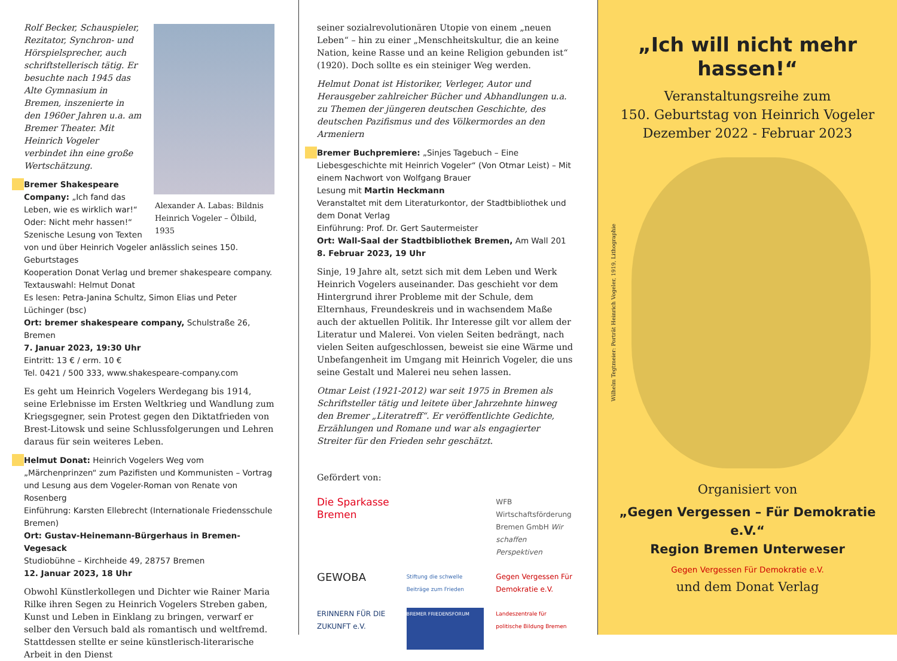Alexander A. Labas: Bildnis Heinrich Vogeler – Ölbild, 1935
Rolf Becker, Schauspieler, Rezitator, Synchron- und Hörspielsprecher, auch schriftstellerisch tätig. Er besuchte nach 1945 das Alte Gymnasium in Bremen, inszenierte in den 1960er Jahren u.a. am Bremer Theater. Mit Heinrich Vogeler verbindet ihn eine große Wertschätzung.
Bremer Shakespeare Company: „Ich fand das Leben, wie es wirklich war!“ Oder: Nicht mehr hassen!“ Szenische Lesung von Texten von und über Heinrich Vogeler anlässlich seines 150. Geburtstages
Kooperation Donat Verlag und bremer shakespeare company. Textauswahl: Helmut Donat
Es lesen: Petra-Janina Schultz, Simon Elias und Peter Lüchinger (bsc)
Ort: bremer shakespeare company, Schulstraße 26, Bremen
7. Januar 2023, 19:30 Uhr
Eintritt: 13 € / erm. 10 €
Tel. 0421 / 500 333, www.shakespeare-company.com
Es geht um Heinrich Vogelers Werdegang bis 1914, seine Erlebnisse im Ersten Weltkrieg und Wandlung zum Kriegsgegner, sein Protest gegen den Diktatfrieden von Brest-Litowsk und seine Schlussfolgerungen und Lehren daraus für sein weiteres Leben.
Helmut Donat: Heinrich Vogelers Weg vom „Märchenprinzen“ zum Pazifisten und Kommunisten – Vortrag und Lesung aus dem Vogeler-Roman von Renate von Rosenberg
Einführung: Karsten Ellebrecht (Internationale Friedensschule Bremen)
Ort: Gustav-Heinemann-Bürgerhaus in Bremen-Vegesack
Studiobühne – Kirchheide 49, 28757 Bremen
12. Januar 2023, 18 Uhr
Obwohl Künstlerkollegen und Dichter wie Rainer Maria Rilke ihren Segen zu Heinrich Vogelers Streben gaben, Kunst und Leben in Einklang zu bringen, verwarf er selber den Versuch bald als romantisch und weltfremd. Stattdessen stellte er seine künstlerisch-literarische Arbeit in den Dienst
seiner sozialrevolutionären Utopie von einem „neuen Leben“ – hin zu einer „Menschheitskultur, die an keine Nation, keine Rasse und an keine Religion gebunden ist“ (1920). Doch sollte es ein steiniger Weg werden.
Helmut Donat ist Historiker, Verleger, Autor und Herausgeber zahlreicher Bücher und Abhandlungen u.a. zu Themen der jüngeren deutschen Geschichte, des deutschen Pazifismus und des Völkermordes an den Armeniern
Bremer Buchpremiere: „Sinjes Tagebuch – Eine Liebesgeschichte mit Heinrich Vogeler“ (Von Otmar Leist) – Mit einem Nachwort von Wolfgang Brauer
Lesung mit Martin Heckmann
Veranstaltet mit dem Literaturkontor, der Stadtbibliothek und dem Donat Verlag
Einführung: Prof. Dr. Gert Sautermeister
Ort: Wall-Saal der Stadtbibliothek Bremen, Am Wall 201
8. Februar 2023, 19 Uhr
Sinje, 19 Jahre alt, setzt sich mit dem Leben und Werk Heinrich Vogelers auseinander. Das geschieht vor dem Hintergrund ihrer Probleme mit der Schule, dem Elternhaus, Freundeskreis und in wachsendem Maße auch der aktuellen Politik. Ihr Interesse gilt vor allem der Literatur und Malerei. Von vielen Seiten bedrängt, nach vielen Seiten aufgeschlossen, beweist sie eine Wärme und Unbefangenheit im Umgang mit Heinrich Vogeler, die uns seine Gestalt und Malerei neu sehen lassen.
Otmar Leist (1921-2012) war seit 1975 in Bremen als Schriftsteller tätig und leitete über Jahrzehnte hinweg den Bremer „Literatreff“. Er veröffentlichte Gedichte, Erzählungen und Romane und war als engagierter Streiter für den Frieden sehr geschätzt.
Gefördert von:
Die Sparkasse Bremen
WFB Wirtschaftsförderung Bremen GmbH Wir schaffen Perspektiven
GEWOBA
Stiftung die schwelle Beiträge zum Frieden
Gegen Vergessen Für Demokratie e.V.
ERINNERN FÜR DIE ZUKUNFT e.V.
BREMER FRIEDENSFORUM
Landeszentrale für politische Bildung Bremen
„Ich will nicht mehr hassen!“
Veranstaltungsreihe zum
150. Geburtstag von Heinrich Vogeler
Dezember 2022 - Februar 2023
Wilhelm Tegtmeier: Porträt Heinrich Vogeler, 1919, Lithographie
Organisiert von
„Gegen Vergessen – Für Demokratie e.V.“
Region Bremen Unterweser
Gegen Vergessen Für Demokratie e.V.
und dem Donat Verlag